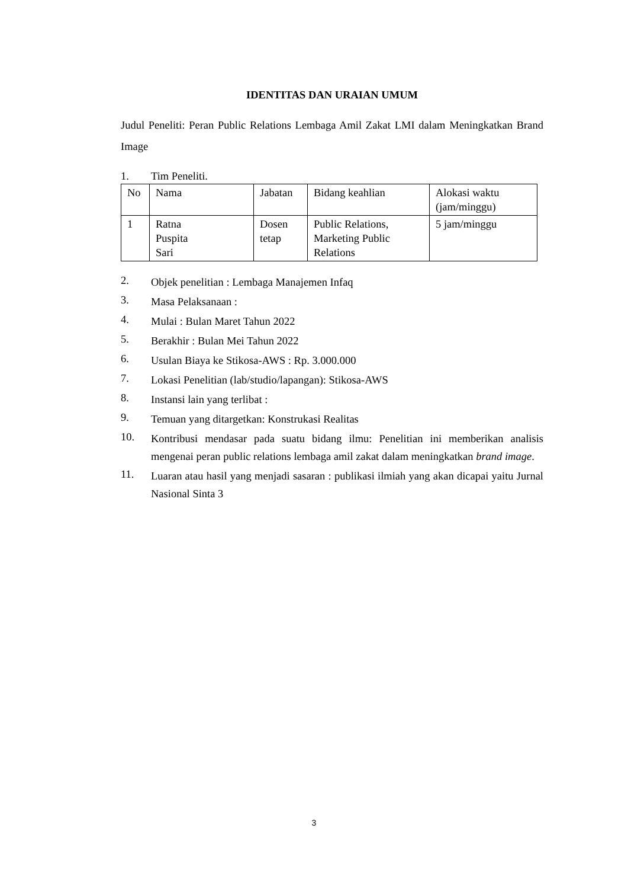IDENTITAS DAN URAIAN UMUM
Judul Peneliti: Peran Public Relations Lembaga Amil Zakat LMI dalam Meningkatkan Brand Image
1. Tim Peneliti.
| No | Nama | Jabatan | Bidang keahlian | Alokasi waktu (jam/minggu) |
| 1 | Ratna Puspita Sari | Dosen tetap | Public Relations, Marketing Public Relations | 5 jam/minggu |
2.
Objek penelitian : Lembaga Manajemen Infaq
3.
Masa Pelaksanaan :
4.
Mulai : Bulan Maret Tahun 2022
5.
Berakhir : Bulan Mei Tahun 2022
6.
Usulan Biaya ke Stikosa-AWS : Rp. 3.000.000
7.
Lokasi Penelitian (lab/studio/lapangan): Stikosa-AWS
8.
Instansi lain yang terlibat :
9.
Temuan yang ditargetkan: Konstrukasi Realitas
10.
Kontribusi mendasar pada suatu bidang ilmu: Penelitian ini memberikan analisis mengenai peran public relations lembaga amil zakat dalam meningkatkan brand image.
11.
Luaran atau hasil yang menjadi sasaran : publikasi ilmiah yang akan dicapai yaitu Jurnal Nasional Sinta 3
3